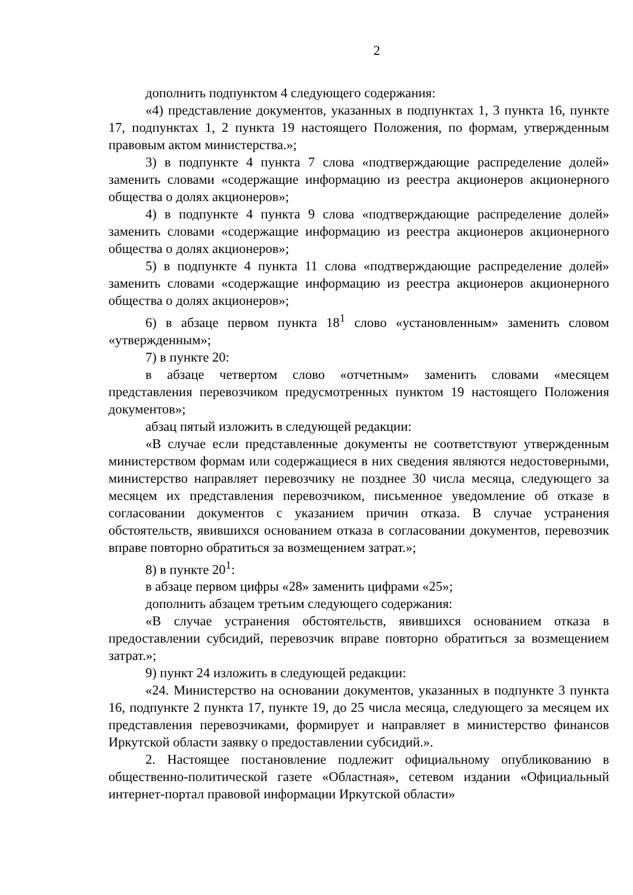2
дополнить подпунктом 4 следующего содержания:
«4) представление документов, указанных в подпунктах 1, 3 пункта 16, пункте 17, подпунктах 1, 2 пункта 19 настоящего Положения, по формам, утвержденным правовым актом министерства.»;
3) в подпункте 4 пункта 7 слова «подтверждающие распределение долей» заменить словами «содержащие информацию из реестра акционеров акционерного общества о долях акционеров»;
4) в подпункте 4 пункта 9 слова «подтверждающие распределение долей» заменить словами «содержащие информацию из реестра акционеров акционерного общества о долях акционеров»;
5) в подпункте 4 пункта 11 слова «подтверждающие распределение долей» заменить словами «содержащие информацию из реестра акционеров акционерного общества о долях акционеров»;
6) в абзаце первом пункта 18<sup>1</sup> слово «установленным» заменить словом «утвержденным»;
7) в пункте 20:
в абзаце четвертом слово «отчетным» заменить словами «месяцем представления перевозчиком предусмотренных пунктом 19 настоящего Положения документов»;
абзац пятый изложить в следующей редакции:
«В случае если представленные документы не соответствуют утвержденным министерством формам или содержащиеся в них сведения являются недостоверными, министерство направляет перевозчику не позднее 30 числа месяца, следующего за месяцем их представления перевозчиком, письменное уведомление об отказе в согласовании документов с указанием причин отказа. В случае устранения обстоятельств, явившихся основанием отказа в согласовании документов, перевозчик вправе повторно обратиться за возмещением затрат.»;
8) в пункте 20<sup>1</sup>:
в абзаце первом цифры «28» заменить цифрами «25»;
дополнить абзацем третьим следующего содержания:
«В случае устранения обстоятельств, явившихся основанием отказа в предоставлении субсидий, перевозчик вправе повторно обратиться за возмещением затрат.»;
9) пункт 24 изложить в следующей редакции:
«24. Министерство на основании документов, указанных в подпункте 3 пункта 16, подпункте 2 пункта 17, пункте 19, до 25 числа месяца, следующего за месяцем их представления перевозчиками, формирует и направляет в министерство финансов Иркутской области заявку о предоставлении субсидий.».
2. Настоящее постановление подлежит официальному опубликованию в общественно-политической газете «Областная», сетевом издании «Официальный интернет-портал правовой информации Иркутской области»